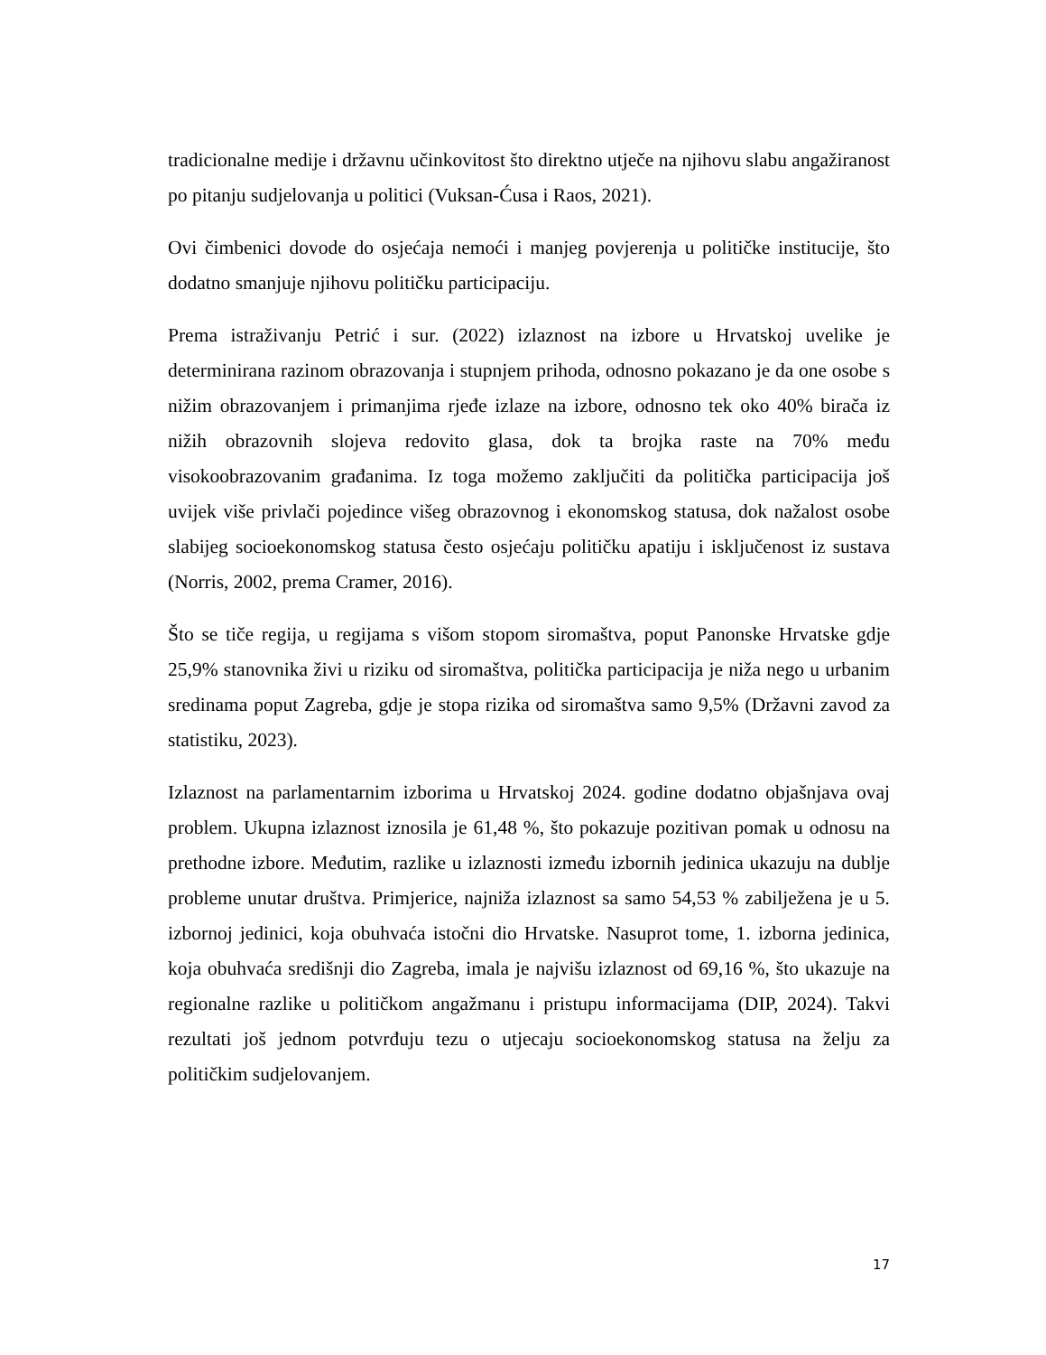tradicionalne medije i državnu učinkovitost što direktno utječe na njihovu slabu angažiranost po pitanju sudjelovanja u politici (Vuksan-Ćusa i Raos, 2021).
Ovi čimbenici dovode do osjećaja nemoći i manjeg povjerenja u političke institucije, što dodatno smanjuje njihovu političku participaciju.
Prema istraživanju Petrić i sur. (2022) izlaznost na izbore u Hrvatskoj uvelike je determinirana razinom obrazovanja i stupnjem prihoda, odnosno pokazano je da one osobe s nižim obrazovanjem i primanjima rjeđe izlaze na izbore, odnosno tek oko 40% birača iz nižih obrazovnih slojeva redovito glasa, dok ta brojka raste na 70% među visokoobrazovanim građanima. Iz toga možemo zaključiti da politička participacija još uvijek više privlači pojedince višeg obrazovnog i ekonomskog statusa, dok nažalost osobe slabijeg socioekonomskog statusa često osjećaju političku apatiju i isključenost iz sustava (Norris, 2002, prema Cramer, 2016).
Što se tiče regija, u regijama s višom stopom siromaštva, poput Panonske Hrvatske gdje 25,9% stanovnika živi u riziku od siromaštva, politička participacija je niža nego u urbanim sredinama poput Zagreba, gdje je stopa rizika od siromaštva samo 9,5% (Državni zavod za statistiku, 2023).
Izlaznost na parlamentarnim izborima u Hrvatskoj 2024. godine dodatno objašnjava ovaj problem. Ukupna izlaznost iznosila je 61,48 %, što pokazuje pozitivan pomak u odnosu na prethodne izbore. Međutim, razlike u izlaznosti između izbornih jedinica ukazuju na dublje probleme unutar društva. Primjerice, najniža izlaznost sa samo 54,53 % zabilježena je u 5. izbornoj jedinici, koja obuhvaća istočni dio Hrvatske. Nasuprot tome, 1. izborna jedinica, koja obuhvaća središnji dio Zagreba, imala je najvišu izlaznost od 69,16 %, što ukazuje na regionalne razlike u političkom angažmanu i pristupu informacijama (DIP, 2024). Takvi rezultati još jednom potvrđuju tezu o utjecaju socioekonomskog statusa na želju za političkim sudjelovanjem.
17